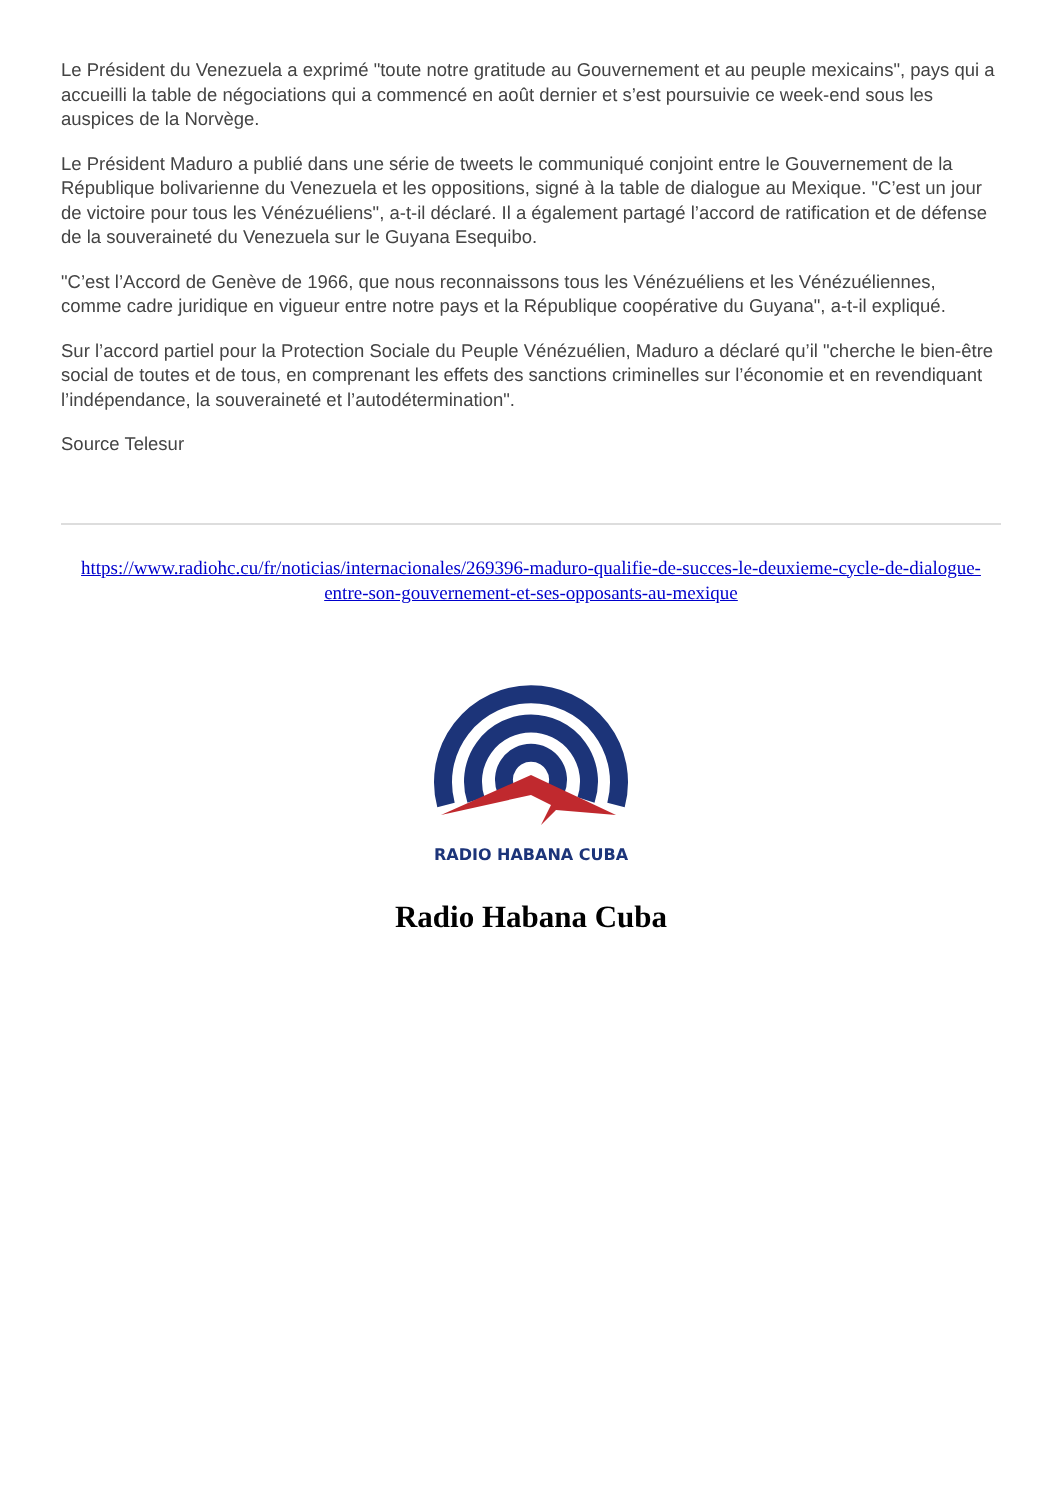Le Président du Venezuela a exprimé "toute notre gratitude au Gouvernement et au peuple mexicains", pays qui a accueilli la table de négociations qui a commencé en août dernier et s’est poursuivie ce week-end sous les auspices de la Norvège.
Le Président Maduro a publié dans une série de tweets le communiqué conjoint entre le Gouvernement de la République bolivarienne du Venezuela et les oppositions, signé à la table de dialogue au Mexique. "C’est un jour de victoire pour tous les Vénézuéliens", a-t-il déclaré. Il a également partagé l’accord de ratification et de défense de la souveraineté du Venezuela sur le Guyana Esequibo.
"C’est l’Accord de Genève de 1966, que nous reconnaissons tous les Vénézuéliens et les Vénézuéliennes, comme cadre juridique en vigueur entre notre pays et la République coopérative du Guyana", a-t-il expliqué.
Sur l’accord partiel pour la Protection Sociale du Peuple Vénézuélien, Maduro a déclaré qu’il "cherche le bien-être social de toutes et de tous, en comprenant les effets des sanctions criminelles sur l’économie et en revendiquant l’indépendance, la souveraineté et l’autodétermination".
Source Telesur
https://www.radiohc.cu/fr/noticias/internacionales/269396-maduro-qualifie-de-succes-le-deuxieme-cycle-de-dialogue-entre-son-gouvernement-et-ses-opposants-au-mexique
RADIO HABANA CUBA
Radio Habana Cuba